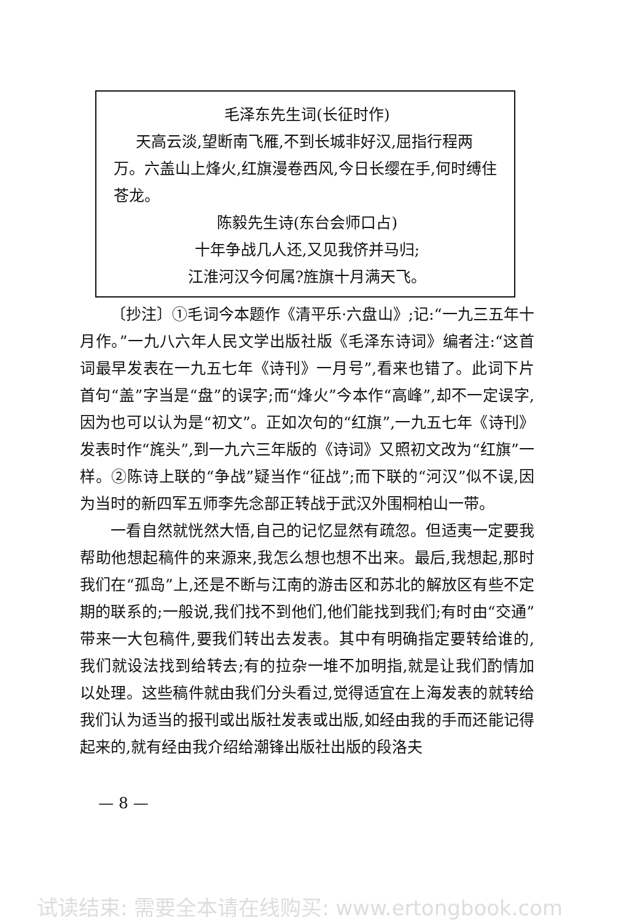毛泽东先生词(长征时作)
天高云淡,望断南飞雁,不到长城非好汉,屈指行程两万。六盖山上烽火,红旗漫卷西风,今日长缨在手,何时缚住苍龙。
陈毅先生诗(东台会师口占)
十年争战几人还,又见我侪并马归;
江淮河汉今何属?旌旗十月满天飞。
〔抄注〕①毛词今本题作《清平乐·六盘山》;记:“一九三五年十月作。”一九八六年人民文学出版社版《毛泽东诗词》编者注:“这首词最早发表在一九五七年《诗刊》一月号”,看来也错了。此词下片首句“盖”字当是“盘”的误字;而“烽火”今本作“高峰”,却不一定误字,因为也可以认为是“初文”。正如次句的“红旗”,一九五七年《诗刊》发表时作“旄头”,到一九六三年版的《诗词》又照初文改为“红旗”一样。②陈诗上联的“争战”疑当作“征战”;而下联的“河汉”似不误,因为当时的新四军五师李先念部正转战于武汉外围桐柏山一带。
一看自然就恍然大悟,自己的记忆显然有疏忽。但适夷一定要我帮助他想起稿件的来源来,我怎么想也想不出来。最后,我想起,那时我们在“孤岛”上,还是不断与江南的游击区和苏北的解放区有些不定期的联系的;一般说,我们找不到他们,他们能找到我们;有时由“交通”带来一大包稿件,要我们转出去发表。其中有明确指定要转给谁的,我们就设法找到给转去;有的拉杂一堆不加明指,就是让我们酌情加以处理。这些稿件就由我们分头看过,觉得适宜在上海发表的就转给我们认为适当的报刊或出版社发表或出版,如经由我的手而还能记得起来的,就有经由我介绍给潮锋出版社出版的段洛夫
— 8 —
试读结束: 需要全本请在线购买: www.ertongbook.com